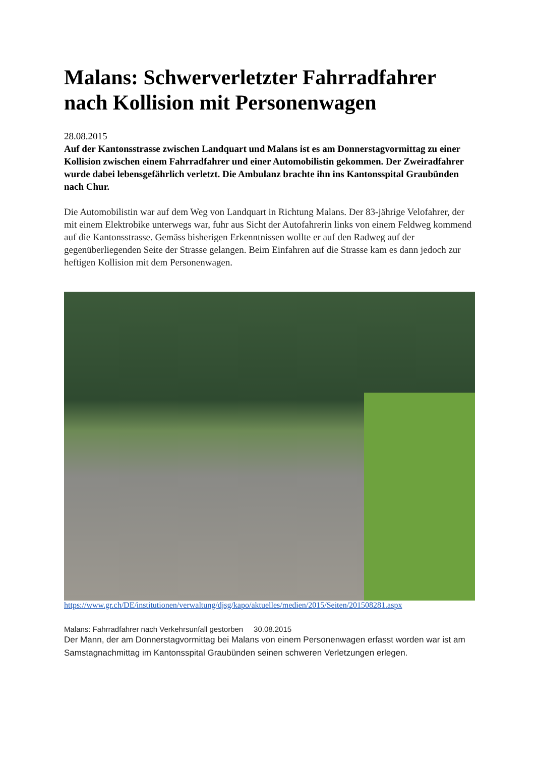Malans: Schwerverletzter Fahrradfahrer nach Kollision mit Personenwagen
28.08.2015
Auf der Kantonsstrasse zwischen Landquart und Malans ist es am Donnerstagvormittag zu einer Kollision zwischen einem Fahrradfahrer und einer Automobilistin gekommen. Der Zweiradfahrer wurde dabei lebensgefährlich verletzt. Die Ambulanz brachte ihn ins Kantonsspital Graubünden nach Chur.
Die Automobilistin war auf dem Weg von Landquart in Richtung Malans. Der 83-jährige Velofahrer, der mit einem Elektrobike unterwegs war, fuhr aus Sicht der Autofahrerin links von einem Feldweg kommend auf die Kantonsstrasse. Gemäss bisherigen Erkenntnissen wollte er auf den Radweg auf der gegenüberliegenden Seite der Strasse gelangen. Beim Einfahren auf die Strasse kam es dann jedoch zur heftigen Kollision mit dem Personenwagen.
https://www.gr.ch/DE/institutionen/verwaltung/djsg/kapo/aktuelles/medien/2015/Seiten/201508281.aspx
Malans: Fahrradfahrer nach Verkehrsunfall gestorben 30.08.2015
Der Mann, der am Donnerstagvormittag bei Malans von einem Personenwagen erfasst worden war ist am Samstagnachmittag im Kantonsspital Graubünden seinen schweren Verletzungen erlegen.